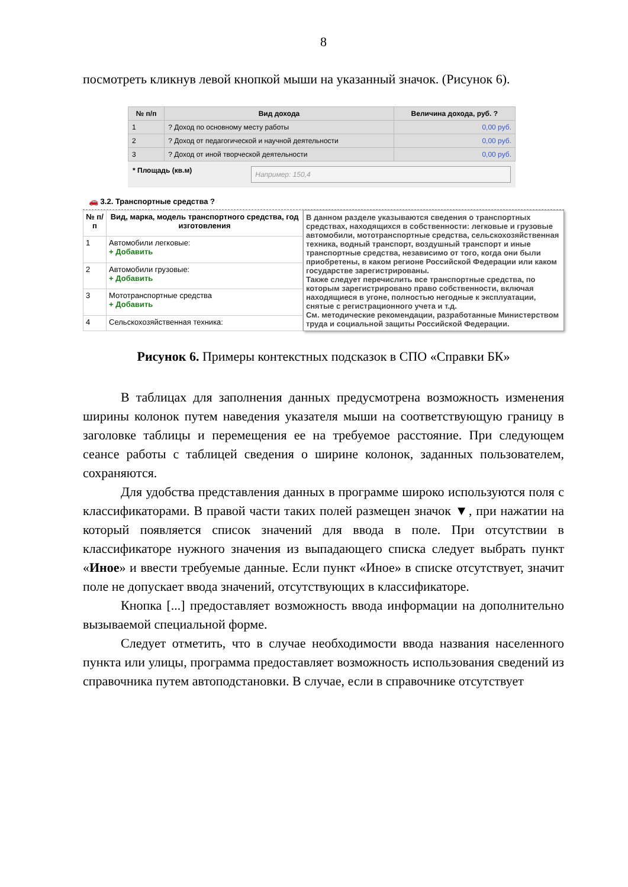8
посмотреть кликнув левой кнопкой мыши на указанный значок. (Рисунок 6).
| № п/п | Вид дохода | Величина дохода, руб. ? |
| --- | --- | --- |
| 1 | ? Доход по основному месту работы | 0,00 руб. |
| 2 | ? Доход от педагогической и научной деятельности | 0,00 руб. |
| 3 | ? Доход от иной творческой деятельности | 0,00 руб. |
* Площадь (кв.м)
Например: 150,4
🚗 3.2. Транспортные средства ?
| № п/п | Вид, марка, модель транспортного средства, год изготовления |
| --- | --- |
| 1 | Автомобили легковые: + Добавить |
| 2 | Автомобили грузовые: + Добавить |
| 3 | Мототранспортные средства + Добавить |
| 4 | Сельскохозяйственная техника: |
В данном разделе указываются сведения о транспортных средствах, находящихся в собственности: легковые и грузовые автомобили, мототранспортные средства, сельскохозяйственная техника, водный транспорт, воздушный транспорт и иные транспортные средства, независимо от того, когда они были приобретены, в каком регионе Российской Федерации или каком государстве зарегистрированы.
Также следует перечислить все транспортные средства, по которым зарегистрировано право собственности, включая находящиеся в угоне, полностью негодные к эксплуатации, снятые с регистрационного учета и т.д.
См. методические рекомендации, разработанные Министерством труда и социальной защиты Российской Федерации.
Рисунок 6. Примеры контекстных подсказок в СПО «Справки БК»
В таблицах для заполнения данных предусмотрена возможность изменения ширины колонок путем наведения указателя мыши на соответствующую границу в заголовке таблицы и перемещения ее на требуемое расстояние. При следующем сеансе работы с таблицей сведения о ширине колонок, заданных пользователем, сохраняются.
Для удобства представления данных в программе широко используются поля с классификаторами. В правой части таких полей размещен значок ▼, при нажатии на который появляется список значений для ввода в поле. При отсутствии в классификаторе нужного значения из выпадающего списка следует выбрать пункт «Иное» и ввести требуемые данные. Если пункт «Иное» в списке отсутствует, значит поле не допускает ввода значений, отсутствующих в классификаторе.
Кнопка [...] предоставляет возможность ввода информации на дополнительно вызываемой специальной форме.
Следует отметить, что в случае необходимости ввода названия населенного пункта или улицы, программа предоставляет возможность использования сведений из справочника путем автоподстановки. В случае, если в справочнике отсутствует